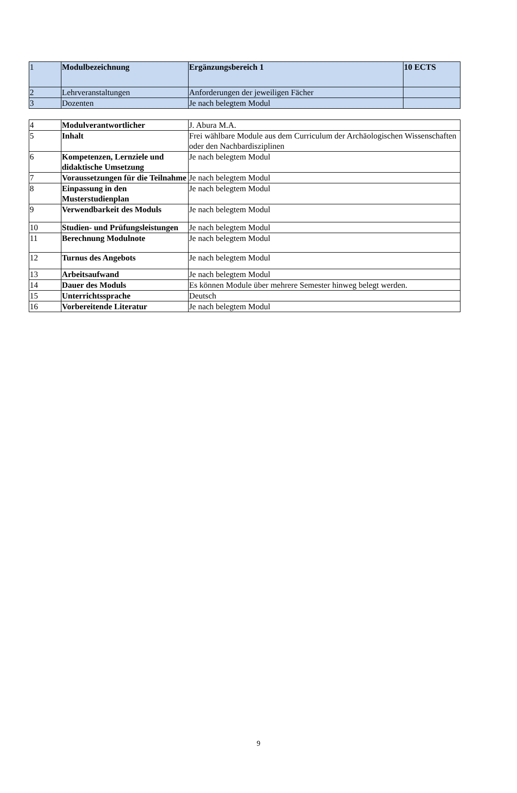| 1 | Modulbezeichnung | Ergänzungsbereich 1 | 10 ECTS |
| 2 | Lehrveranstaltungen | Anforderungen der jeweiligen Fächer | |
| 3 | Dozenten | Je nach belegtem Modul | |
| 4 | Modulverantwortlicher | J. Abura M.A. |
| 5 | Inhalt | Frei wählbare Module aus dem Curriculum der Archäologischen Wissenschaften oder den Nachbardisziplinen |
| 6 | Kompetenzen, Lernziele und didaktische Umsetzung | Je nach belegtem Modul |
| 7 | Voraussetzungen für die Teilnahme | Je nach belegtem Modul |
| 8 | Einpassung in den Musterstudienplan | Je nach belegtem Modul |
| 9 | Verwendbarkeit des Moduls | Je nach belegtem Modul |
| 10 | Studien- und Prüfungsleistungen | Je nach belegtem Modul |
| 11 | Berechnung Modulnote | Je nach belegtem Modul |
| 12 | Turnus des Angebots | Je nach belegtem Modul |
| 13 | Arbeitsaufwand | Je nach belegtem Modul |
| 14 | Dauer des Moduls | Es können Module über mehrere Semester hinweg belegt werden. |
| 15 | Unterrichtssprache | Deutsch |
| 16 | Vorbereitende Literatur | Je nach belegtem Modul |
9